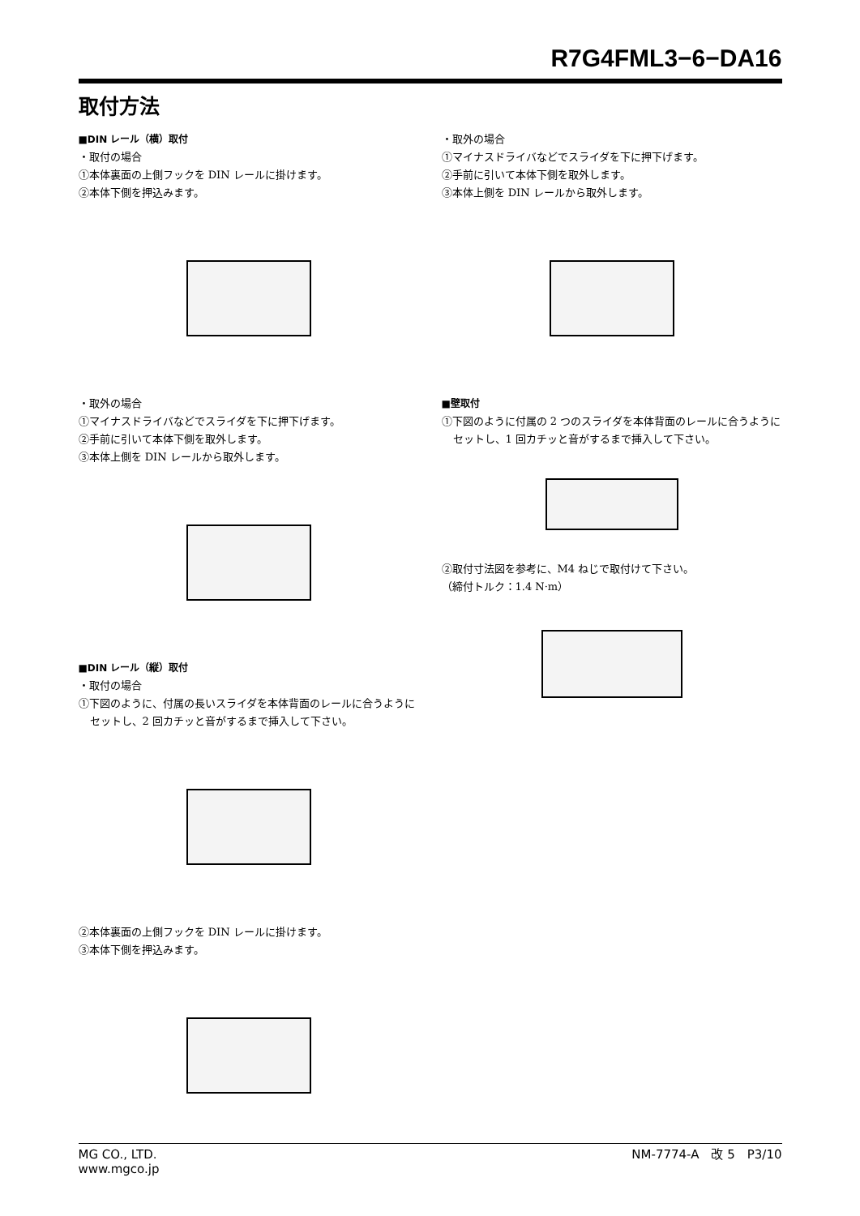R7G4FML3−6−DA16
取付方法
■DIN レール（横）取付
・取付の場合
①本体裏面の上側フックを DIN レールに掛けます。
②本体下側を押込みます。
・取外の場合
①マイナスドライバなどでスライダを下に押下げます。
②手前に引いて本体下側を取外します。
③本体上側を DIN レールから取外します。
■DIN レール（縦）取付
・取付の場合
①下図のように、付属の長いスライダを本体背面のレールに合うようにセットし、2 回カチッと音がするまで挿入して下さい。
②本体裏面の上側フックを DIN レールに掛けます。
③本体下側を押込みます。
・取外の場合
①マイナスドライバなどでスライダを下に押下げます。
②手前に引いて本体下側を取外します。
③本体上側を DIN レールから取外します。
■壁取付
①下図のように付属の 2 つのスライダを本体背面のレールに合うようにセットし、1 回カチッと音がするまで挿入して下さい。
②取付寸法図を参考に、M4 ねじで取付けて下さい。
（締付トルク：1.4 N·m）
MG CO., LTD.
www.mgco.jp
NM-7774-A　改 5　P3/10